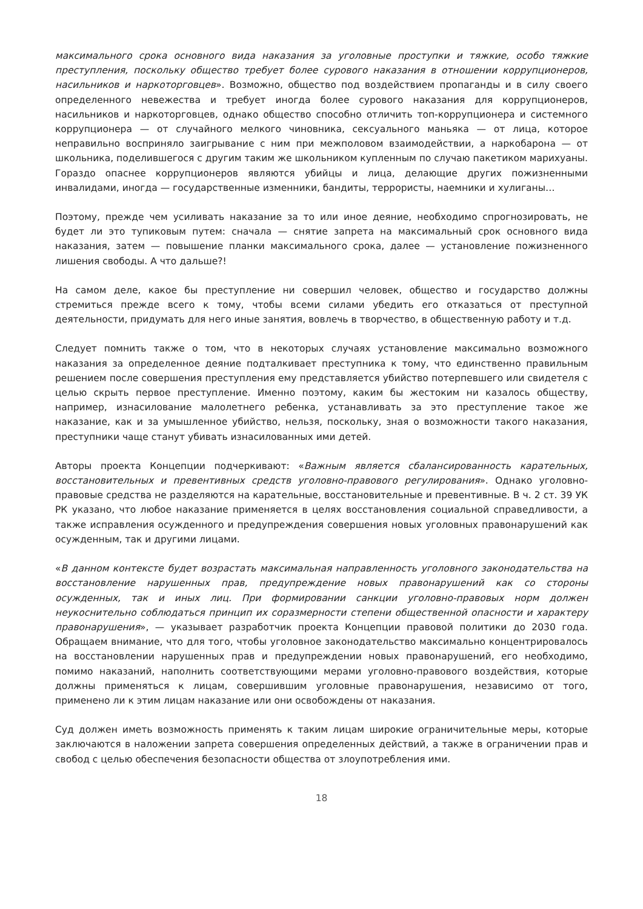максимального срока основного вида наказания за уголовные проступки и тяжкие, особо тяжкие преступления, поскольку общество требует более сурового наказания в отношении коррупционеров, насильников и наркоторговцев». Возможно, общество под воздействием пропаганды и в силу своего определенного невежества и требует иногда более сурового наказания для коррупционеров, насильников и наркоторговцев, однако общество способно отличить топ-коррупционера и системного коррупционера — от случайного мелкого чиновника, сексуального маньяка — от лица, которое неправильно восприняло заигрывание с ним при межполовом взаимодействии, а наркобарона — от школьника, поделившегося с другим таким же школьником купленным по случаю пакетиком марихуаны. Гораздо опаснее коррупционеров являются убийцы и лица, делающие других пожизненными инвалидами, иногда — государственные изменники, бандиты, террористы, наемники и хулиганы…
Поэтому, прежде чем усиливать наказание за то или иное деяние, необходимо спрогнозировать, не будет ли это тупиковым путем: сначала — снятие запрета на максимальный срок основного вида наказания, затем — повышение планки максимального срока, далее — установление пожизненного лишения свободы. А что дальше?!
На самом деле, какое бы преступление ни совершил человек, общество и государство должны стремиться прежде всего к тому, чтобы всеми силами убедить его отказаться от преступной деятельности, придумать для него иные занятия, вовлечь в творчество, в общественную работу и т.д.
Следует помнить также о том, что в некоторых случаях установление максимально возможного наказания за определенное деяние подталкивает преступника к тому, что единственно правильным решением после совершения преступления ему представляется убийство потерпевшего или свидетеля с целью скрыть первое преступление. Именно поэтому, каким бы жестоким ни казалось обществу, например, изнасилование малолетнего ребенка, устанавливать за это преступление такое же наказание, как и за умышленное убийство, нельзя, поскольку, зная о возможности такого наказания, преступники чаще станут убивать изнасилованных ими детей.
Авторы проекта Концепции подчеркивают: «Важным является сбалансированность карательных, восстановительных и превентивных средств уголовно-правового регулирования». Однако уголовно-правовые средства не разделяются на карательные, восстановительные и превентивные. В ч. 2 ст. 39 УК РК указано, что любое наказание применяется в целях восстановления социальной справедливости, а также исправления осужденного и предупреждения совершения новых уголовных правонарушений как осужденным, так и другими лицами.
«В данном контексте будет возрастать максимальная направленность уголовного законодательства на восстановление нарушенных прав, предупреждение новых правонарушений как со стороны осужденных, так и иных лиц. При формировании санкции уголовно-правовых норм должен неукоснительно соблюдаться принцип их соразмерности степени общественной опасности и характеру правонарушения», — указывает разработчик проекта Концепции правовой политики до 2030 года. Обращаем внимание, что для того, чтобы уголовное законодательство максимально концентрировалось на восстановлении нарушенных прав и предупреждении новых правонарушений, его необходимо, помимо наказаний, наполнить соответствующими мерами уголовно-правового воздействия, которые должны применяться к лицам, совершившим уголовные правонарушения, независимо от того, применено ли к этим лицам наказание или они освобождены от наказания.
Суд должен иметь возможность применять к таким лицам широкие ограничительные меры, которые заключаются в наложении запрета совершения определенных действий, а также в ограничении прав и свобод с целью обеспечения безопасности общества от злоупотребления ими.
18